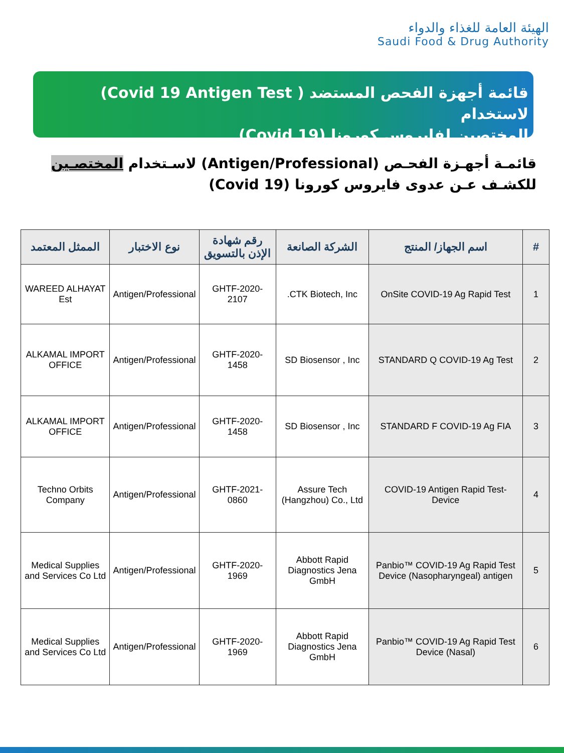الهيئة العامة للغذاء والدواء
Saudi Food & Drug Authority
قائمة أجهزة الفحص المستضد ( Covid 19 Antigen Test) لاستخدام
المختصين لفايروس كورونا (Covid 19)
قائمـة أجهـزة الفحـص (Antigen/Professional) لاسـتخدام المختصـين للكشـف عـن عدوى فايروس كورونا (Covid 19)
| # | اسم الجهاز/ المنتج | الشركة الصانعة | رقم شهادة الإذن بالتسويق | نوع الاختبار | الممثل المعتمد |
| --- | --- | --- | --- | --- | --- |
| 1 | OnSite COVID-19 Ag Rapid Test | CTK Biotech, Inc. | GHTF-2020-2107 | Antigen/Professional | WAREED ALHAYAT Est |
| 2 | STANDARD Q COVID-19 Ag Test | SD Biosensor , Inc | GHTF-2020-1458 | Antigen/Professional | ALKAMAL IMPORT OFFICE |
| 3 | STANDARD F COVID-19 Ag FIA | SD Biosensor , Inc | GHTF-2020-1458 | Antigen/Professional | ALKAMAL IMPORT OFFICE |
| 4 | -COVID-19 Antigen Rapid Test Device | Assure Tech (Hangzhou) Co., Ltd | GHTF-2021-0860 | Antigen/Professional | Techno Orbits Company |
| 5 | Panbio™ COVID-19 Ag Rapid Test Device (Nasopharyngeal) antigen | Abbott Rapid Diagnostics Jena GmbH | GHTF-2020-1969 | Antigen/Professional | Medical Supplies and Services Co Ltd |
| 6 | Panbio™ COVID-19 Ag Rapid Test Device (Nasal) | Abbott Rapid Diagnostics Jena GmbH | GHTF-2020-1969 | Antigen/Professional | Medical Supplies and Services Co Ltd |